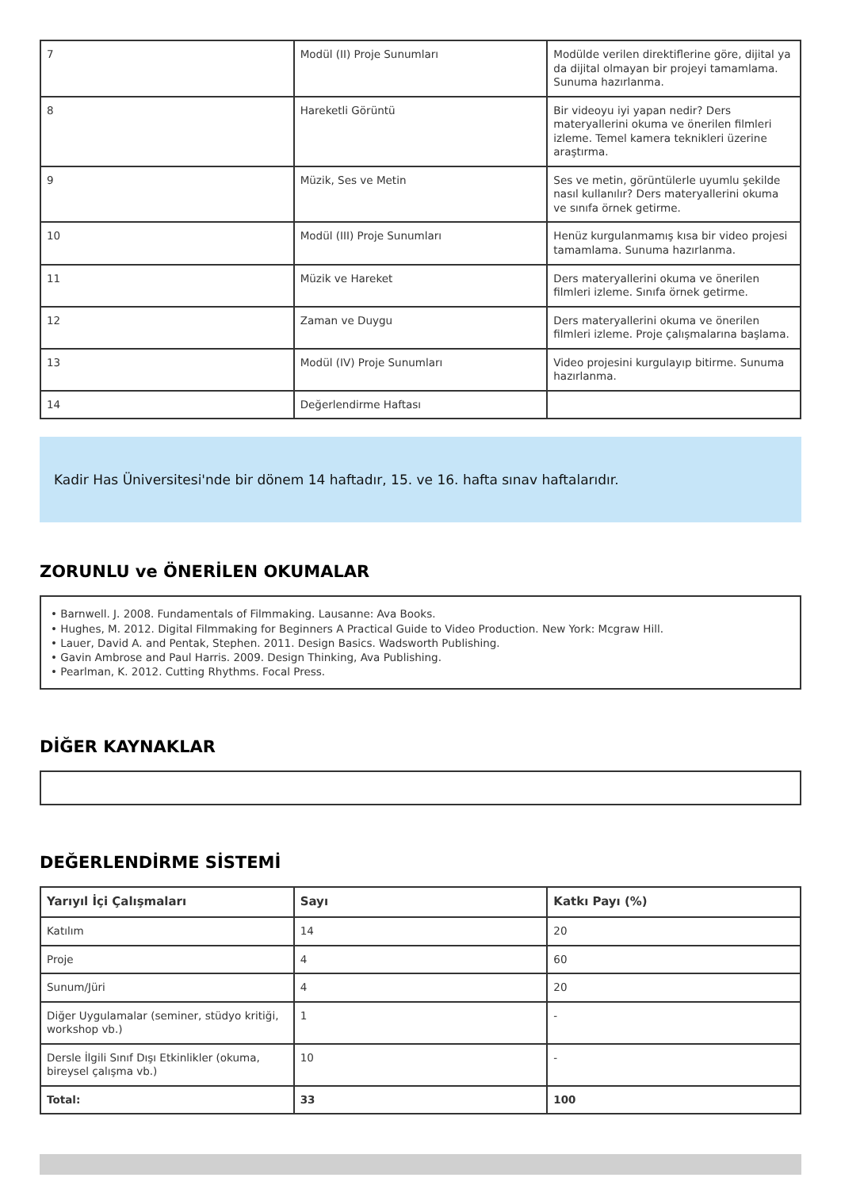| 7 | Modül (II) Proje Sunumları | Modülde verilen direktiflerine göre, dijital ya da dijital olmayan bir projeyi tamamlama. Sunuma hazırlanma. |
| 8 | Hareketli Görüntü | Bir videoyu iyi yapan nedir? Ders materyallerini okuma ve önerilen filmleri izleme. Temel kamera teknikleri üzerine araştırma. |
| 9 | Müzik, Ses ve Metin | Ses ve metin, görüntülerle uyumlu şekilde nasıl kullanılır? Ders materyallerini okuma ve sınıfa örnek getirme. |
| 10 | Modül (III) Proje Sunumları | Henüz kurgulanmamış kısa bir video projesi tamamlama. Sunuma hazırlanma. |
| 11 | Müzik ve Hareket | Ders materyallerini okuma ve önerilen filmleri izleme. Sınıfa örnek getirme. |
| 12 | Zaman ve Duygu | Ders materyallerini okuma ve önerilen filmleri izleme. Proje çalışmalarına başlama. |
| 13 | Modül (IV) Proje Sunumları | Video projesini kurgulayıp bitirme. Sunuma hazırlanma. |
| 14 | Değerlendirme Haftası | |
Kadir Has Üniversitesi'nde bir dönem 14 haftadır, 15. ve 16. hafta sınav haftalarıdır.
ZORUNLU ve ÖNERİLEN OKUMALAR
• Barnwell. J. 2008. Fundamentals of Filmmaking. Lausanne: Ava Books.
• Hughes, M. 2012. Digital Filmmaking for Beginners A Practical Guide to Video Production. New York: Mcgraw Hill.
• Lauer, David A. and Pentak, Stephen. 2011. Design Basics. Wadsworth Publishing.
• Gavin Ambrose and Paul Harris. 2009. Design Thinking, Ava Publishing.
• Pearlman, K. 2012. Cutting Rhythms. Focal Press.
DİĞER KAYNAKLAR
DEĞERLENDİRME SİSTEMİ
| Yarıyıl İçi Çalışmaları | Sayı | Katkı Payı (%) |
| --- | --- | --- |
| Katılım | 14 | 20 |
| Proje | 4 | 60 |
| Sunum/Jüri | 4 | 20 |
| Diğer Uygulamalar (seminer, stüdyo kritiği, workshop vb.) | 1 | - |
| Dersle İlgili Sınıf Dışı Etkinlikler (okuma, bireysel çalışma vb.) | 10 | - |
| Total: | 33 | 100 |